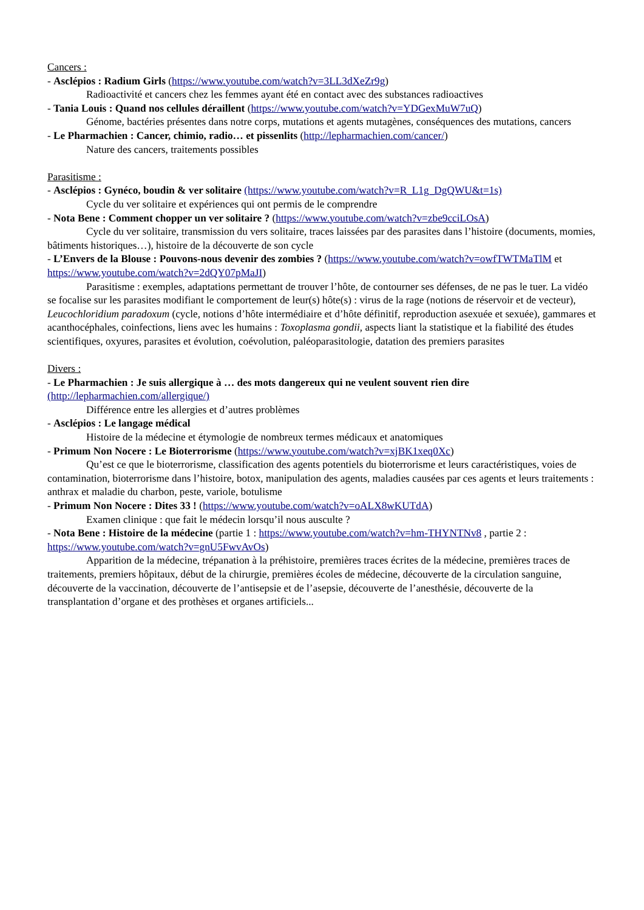Cancers :
- Asclépios : Radium Girls (https://www.youtube.com/watch?v=3LL3dXeZr9g)
Radioactivité et cancers chez les femmes ayant été en contact avec des substances radioactives
- Tania Louis : Quand nos cellules déraillent (https://www.youtube.com/watch?v=YDGexMuW7uQ)
Génome, bactéries présentes dans notre corps, mutations et agents mutagènes, conséquences des mutations, cancers
- Le Pharmachien : Cancer, chimio, radio… et pissenlits (http://lepharmachien.com/cancer/)
Nature des cancers, traitements possibles
Parasitisme :
- Asclépios : Gynéco, boudin & ver solitaire (https://www.youtube.com/watch?v=R_L1g_DgQWU&t=1s)
Cycle du ver solitaire et expériences qui ont permis de le comprendre
- Nota Bene : Comment chopper un ver solitaire ? (https://www.youtube.com/watch?v=zbe9cciLOsA)
Cycle du ver solitaire, transmission du vers solitaire, traces laissées par des parasites dans l’histoire (documents, momies, bâtiments historiques…), histoire de la découverte de son cycle
- L’Envers de la Blouse : Pouvons-nous devenir des zombies ? (https://www.youtube.com/watch?v=owfTWTMaTlM et https://www.youtube.com/watch?v=2dQY07pMaJI)
Parasitisme : exemples, adaptations permettant de trouver l’hôte, de contourner ses défenses, de ne pas le tuer. La vidéo se focalise sur les parasites modifiant le comportement de leur(s) hôte(s) : virus de la rage (notions de réservoir et de vecteur), Leucochloridium paradoxum (cycle, notions d’hôte intermédiaire et d’hôte définitif, reproduction asexuée et sexuée), gammares et acanthocéphales, coinfections, liens avec les humains : Toxoplasma gondii, aspects liant la statistique et la fiabilité des études scientifiques, oxyures, parasites et évolution, coévolution, paléoparasitologie, datation des premiers parasites
Divers :
- Le Pharmachien : Je suis allergique à … des mots dangereux qui ne veulent souvent rien dire (http://lepharmachien.com/allergique/)
Différence entre les allergies et d’autres problèmes
- Asclépios : Le langage médical
Histoire de la médecine et étymologie de nombreux termes médicaux et anatomiques
- Primum Non Nocere : Le Bioterrorisme (https://www.youtube.com/watch?v=xjBK1xeq0Xc)
Qu’est ce que le bioterrorisme, classification des agents potentiels du bioterrorisme et leurs caractéristiques, voies de contamination, bioterrorisme dans l’histoire, botox, manipulation des agents, maladies causées par ces agents et leurs traitements : anthrax et maladie du charbon, peste, variole, botulisme
- Primum Non Nocere : Dites 33 ! (https://www.youtube.com/watch?v=oALX8wKUTdA)
Examen clinique : que fait le médecin lorsqu’il nous ausculte ?
- Nota Bene : Histoire de la médecine (partie 1 : https://www.youtube.com/watch?v=hm-THYNTNv8 , partie 2 : https://www.youtube.com/watch?v=gnU5FwvAvOs)
Apparition de la médecine, trépanation à la préhistoire, premières traces écrites de la médecine, premières traces de traitements, premiers hôpitaux, début de la chirurgie, premières écoles de médecine, découverte de la circulation sanguine, découverte de la vaccination, découverte de l’antisepsie et de l’asepsie, découverte de l’anesthésie, découverte de la transplantation d’organe et des prothèses et organes artificiels...